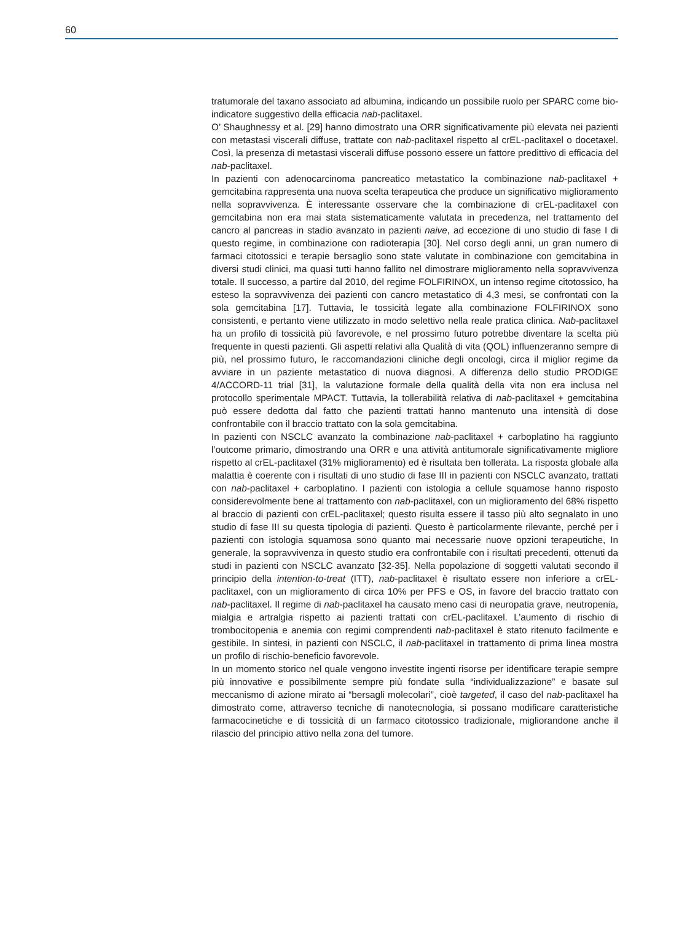60
tratumorale del taxano associato ad albumina, indicando un possibile ruolo per SPARC come bio-indicatore suggestivo della efficacia nab-paclitaxel.
O’ Shaughnessy et al. [29] hanno dimostrato una ORR significativamente più elevata nei pazienti con metastasi viscerali diffuse, trattate con nab-paclitaxel rispetto al crEL-paclitaxel o docetaxel. Così, la presenza di metastasi viscerali diffuse possono essere un fattore predittivo di efficacia del nab-paclitaxel.
In pazienti con adenocarcinoma pancreatico metastatico la combinazione nab-paclitaxel + gemcitabina rappresenta una nuova scelta terapeutica che produce un significativo miglioramento nella sopravvivenza. È interessante osservare che la combinazione di crEL-paclitaxel con gemcitabina non era mai stata sistematicamente valutata in precedenza, nel trattamento del cancro al pancreas in stadio avanzato in pazienti naive, ad eccezione di uno studio di fase I di questo regime, in combinazione con radioterapia [30]. Nel corso degli anni, un gran numero di farmaci citotossici e terapie bersaglio sono state valutate in combinazione con gemcitabina in diversi studi clinici, ma quasi tutti hanno fallito nel dimostrare miglioramento nella sopravvivenza totale. Il successo, a partire dal 2010, del regime FOLFIRINOX, un intenso regime citotossico, ha esteso la sopravvivenza dei pazienti con cancro metastatico di 4,3 mesi, se confrontati con la sola gemcitabina [17]. Tuttavia, le tossicità legate alla combinazione FOLFIRINOX sono consistenti, e pertanto viene utilizzato in modo selettivo nella reale pratica clinica. Nab-paclitaxel ha un profilo di tossicità più favorevole, e nel prossimo futuro potrebbe diventare la scelta più frequente in questi pazienti. Gli aspetti relativi alla Qualità di vita (QOL) influenzeranno sempre di più, nel prossimo futuro, le raccomandazioni cliniche degli oncologi, circa il miglior regime da avviare in un paziente metastatico di nuova diagnosi. A differenza dello studio PRODIGE 4/ACCORD-11 trial [31], la valutazione formale della qualità della vita non era inclusa nel protocollo sperimentale MPACT. Tuttavia, la tollerabilità relativa di nab-paclitaxel + gemcitabina può essere dedotta dal fatto che pazienti trattati hanno mantenuto una intensità di dose confrontabile con il braccio trattato con la sola gemcitabina.
In pazienti con NSCLC avanzato la combinazione nab-paclitaxel + carboplatino ha raggiunto l’outcome primario, dimostrando una ORR e una attività antitumorale significativamente migliore rispetto al crEL-paclitaxel (31% miglioramento) ed è risultata ben tollerata. La risposta globale alla malattia è coerente con i risultati di uno studio di fase III in pazienti con NSCLC avanzato, trattati con nab-paclitaxel + carboplatino. I pazienti con istologia a cellule squamose hanno risposto considerevolmente bene al trattamento con nab-paclitaxel, con un miglioramento del 68% rispetto al braccio di pazienti con crEL-paclitaxel; questo risulta essere il tasso più alto segnalato in uno studio di fase III su questa tipologia di pazienti. Questo è particolarmente rilevante, perché per i pazienti con istologia squamosa sono quanto mai necessarie nuove opzioni terapeutiche, In generale, la sopravvivenza in questo studio era confrontabile con i risultati precedenti, ottenuti da studi in pazienti con NSCLC avanzato [32-35]. Nella popolazione di soggetti valutati secondo il principio della intention-to-treat (ITT), nab-paclitaxel è risultato essere non inferiore a crEL-paclitaxel, con un miglioramento di circa 10% per PFS e OS, in favore del braccio trattato con nab-paclitaxel. Il regime di nab-paclitaxel ha causato meno casi di neuropatia grave, neutropenia, mialgia e artralgia rispetto ai pazienti trattati con crEL-paclitaxel. L’aumento di rischio di trombocitopenia e anemia con regimi comprendenti nab-paclitaxel è stato ritenuto facilmente e gestibile. In sintesi, in pazienti con NSCLC, il nab-paclitaxel in trattamento di prima linea mostra un profilo di rischio-beneficio favorevole.
In un momento storico nel quale vengono investite ingenti risorse per identificare terapie sempre più innovative e possibilmente sempre più fondate sulla “individualizzazione” e basate sul meccanismo di azione mirato ai “bersagli molecolari”, cioè targeted, il caso del nab-paclitaxel ha dimostrato come, attraverso tecniche di nanotecnologia, si possano modificare caratteristiche farmacocinetiche e di tossicità di un farmaco citotossico tradizionale, migliorandone anche il rilascio del principio attivo nella zona del tumore.